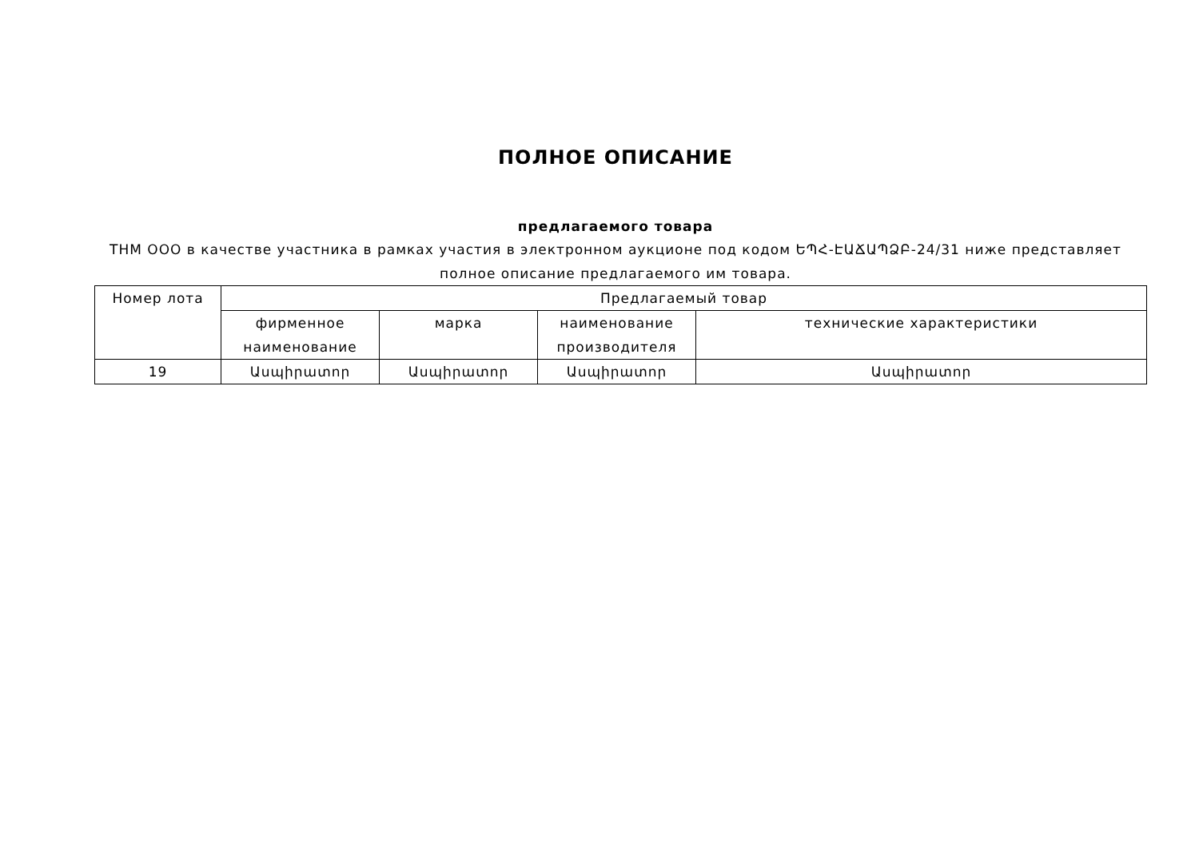ПОЛНОЕ ОПИСАНИЕ
предлагаемого товара
THM ООО в качестве участника в рамках участия в электронном аукционе под кодом ԵՊՀ-ԷԱՃԱՊՁԲ-24/31 ниже представляет полное описание предлагаемого им товара.
| Номер лота | Предлагаемый товар | | | |
| --- | --- | --- | --- | --- |
| | фирменное наименование | марка | наименование производителя | технические характеристики |
| 19 | Ասպիրատոր | Ասպիրատոր | Ասպիրատոր | Ասպիրատոր |